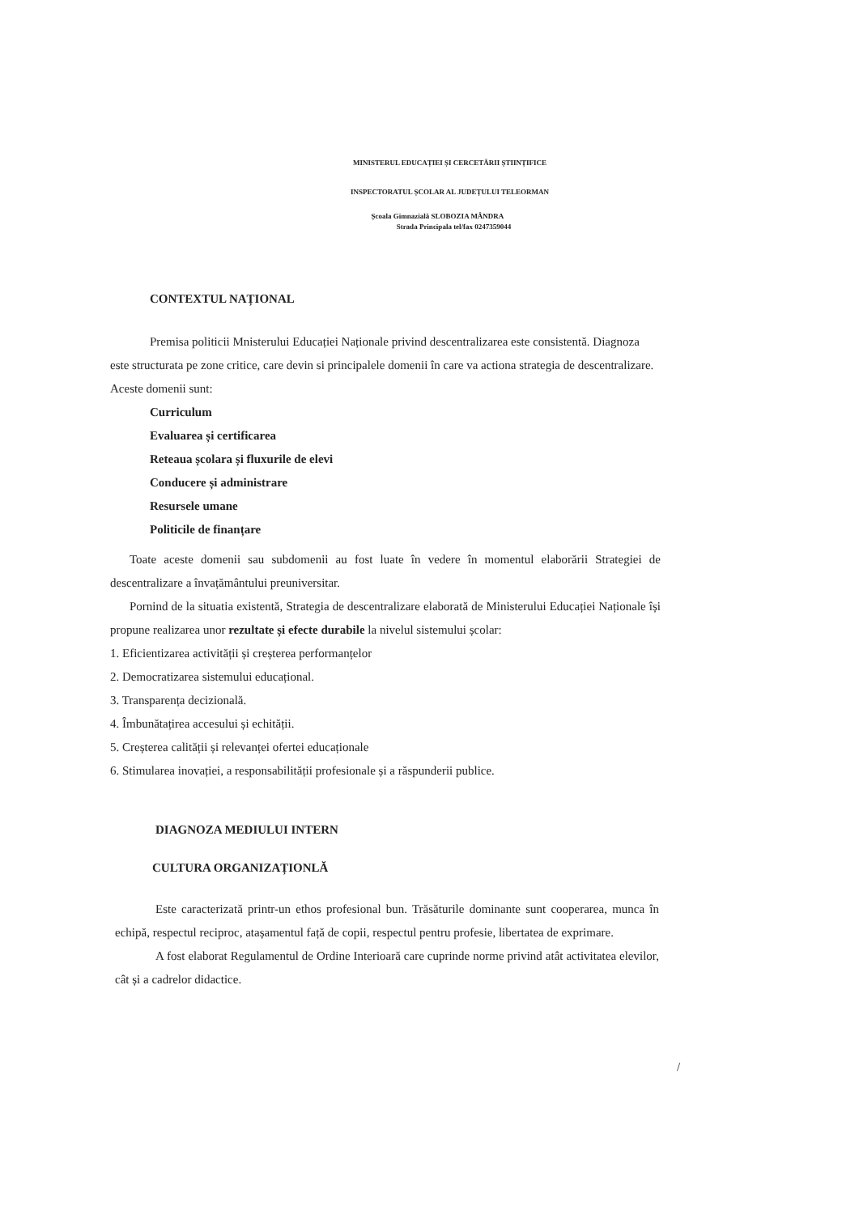MINISTERUL EDUCAȚIEI ȘI CERCETĂRII ȘTIINȚIFICE
INSPECTORATUL ȘCOLAR AL JUDEȚULUI TELEORMAN
Școala Gimnazială SLOBOZIA MÂNDRA
Strada Principala tel/fax 0247359044
CONTEXTUL NAȚIONAL
Premisa politicii Mnisterului Educației Naționale privind descentralizarea este consistentă. Diagnoza este structurata pe zone critice, care devin si principalele domenii în care va actiona strategia de descentralizare. Aceste domenii sunt:
Curriculum
Evaluarea și certificarea
Reteaua școlara și fluxurile de elevi
Conducere și administrare
Resursele umane
Politicile de finanțare
Toate aceste domenii sau subdomenii au fost luate în vedere în momentul elaborării Strategiei de descentralizare a învațământului preuniversitar.
Pornind de la situatia existentă, Strategia de descentralizare elaborată de Ministerului Educației Naționale își propune realizarea unor rezultate și efecte durabile la nivelul sistemului școlar:
1. Eficientizarea activității și creșterea performanțelor
2. Democratizarea sistemului educațional.
3. Transparența decizională.
4. Îmbunătațirea accesului și echității.
5. Creșterea calității și relevanței ofertei educaționale
6. Stimularea inovației, a responsabilității profesionale și a răspunderii publice.
DIAGNOZA MEDIULUI INTERN
CULTURA ORGANIZAȚIONLĂ
Este caracterizată printr-un ethos profesional bun. Trăsăturile dominante sunt cooperarea, munca în echipă, respectul reciproc, atașamentul față de copii, respectul pentru profesie, libertatea de exprimare.
A fost elaborat Regulamentul de Ordine Interioară care cuprinde norme privind atât activitatea elevilor, cât și a cadrelor didactice.
/